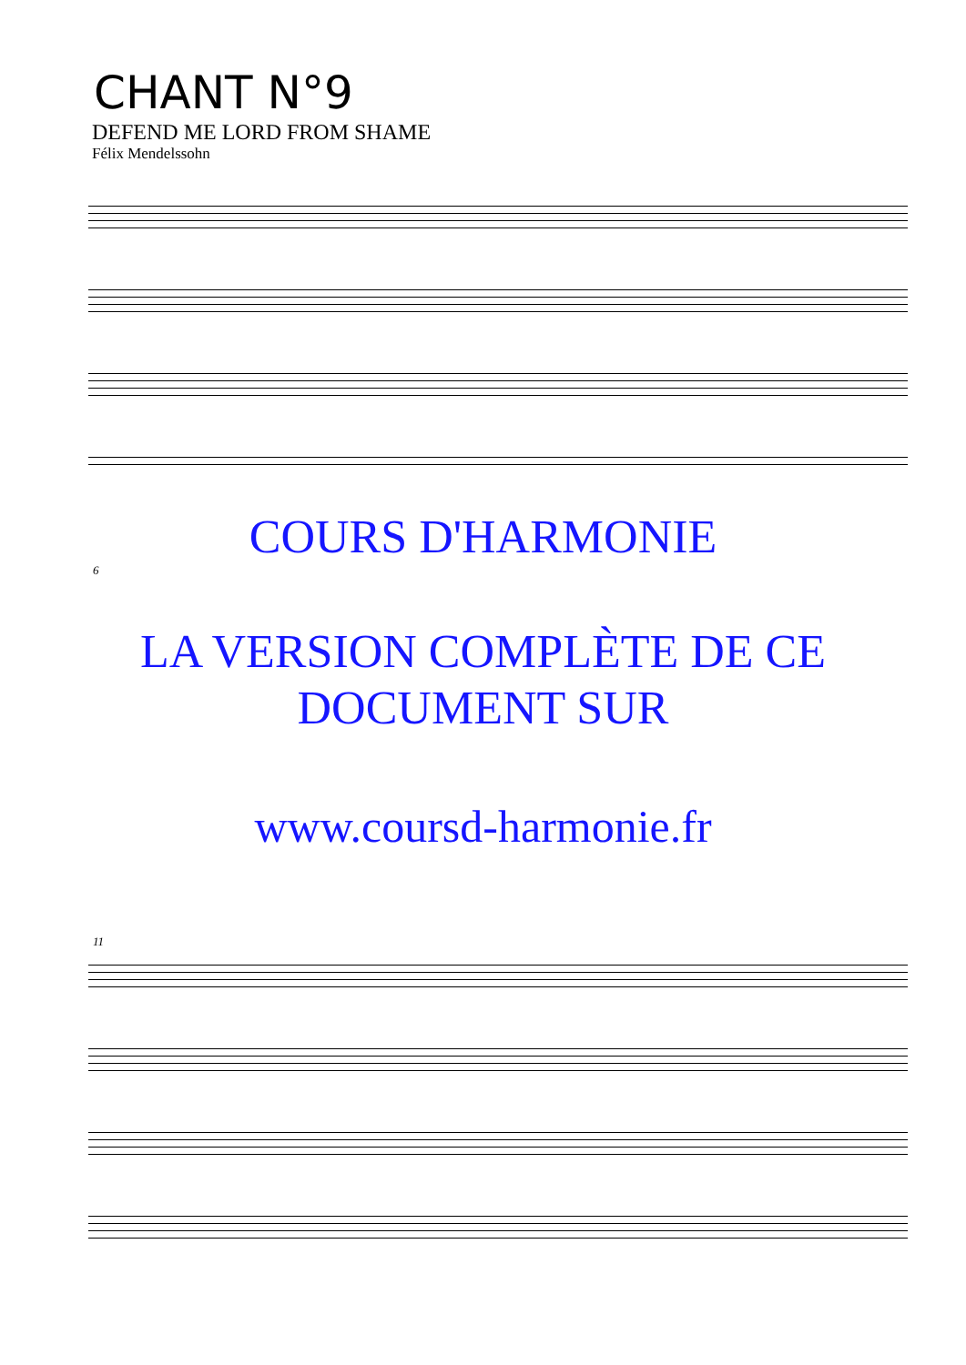CHANT N°9
DEFEND ME LORD FROM SHAME
Félix Mendelssohn
COURS D'HARMONIE
6
LA VERSION COMPLÈTE DE CE
DOCUMENT SUR
www.coursd-harmonie.fr
11